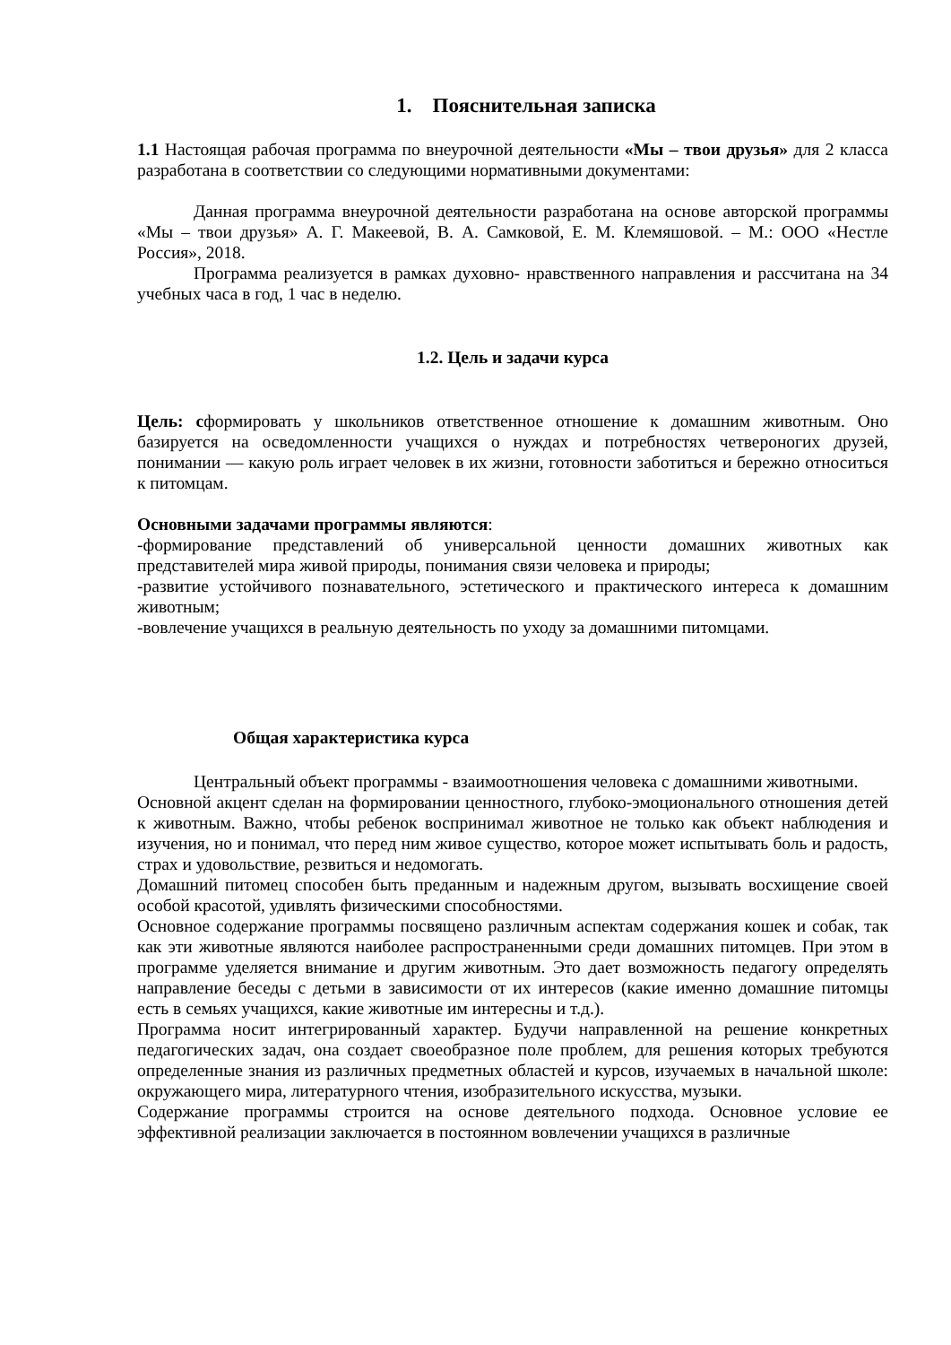1. Пояснительная записка
1.1 Настоящая рабочая программа по внеурочной деятельности «Мы – твои друзья» для 2 класса разработана в соответствии со следующими нормативными документами:
Данная программа внеурочной деятельности разработана на основе авторской программы «Мы – твои друзья» А. Г. Макеевой, В. А. Самковой, Е. М. Клемяшовой. – М.: ООО «Нестле Россия», 2018.
Программа реализуется в рамках духовно- нравственного направления и рассчитана на 34 учебных часа в год, 1 час в неделю.
1.2. Цель и задачи курса
Цель: сформировать у школьников ответственное отношение к домашним животным. Оно базируется на осведомленности учащихся о нуждах и потребностях четвероногих друзей, понимании — какую роль играет человек в их жизни, готовности заботиться и бережно относиться к питомцам.
Основными задачами программы являются:
-формирование представлений об универсальной ценности домашних животных как представителей мира живой природы, понимания связи человека и природы;
-развитие устойчивого познавательного, эстетического и практического интереса к домашним животным;
-вовлечение учащихся в реальную деятельность по уходу за домашними питомцами.
Общая характеристика курса
Центральный объект программы - взаимоотношения человека с домашними животными.
Основной акцент сделан на формировании ценностного, глубоко-эмоционального отношения детей к животным. Важно, чтобы ребенок воспринимал животное не только как объект наблюдения и изучения, но и понимал, что перед ним живое существо, которое может испытывать боль и радость, страх и удовольствие, резвиться и недомогать.
Домашний питомец способен быть преданным и надежным другом, вызывать восхищение своей особой красотой, удивлять физическими способностями.
Основное содержание программы посвящено различным аспектам содержания кошек и собак, так как эти животные являются наиболее распространенными среди домашних питомцев. При этом в программе уделяется внимание и другим животным. Это дает возможность педагогу определять направление беседы с детьми в зависимости от их интересов (какие именно домашние питомцы есть в семьях учащихся, какие животные им интересны и т.д.).
Программа носит интегрированный характер. Будучи направленной на решение конкретных педагогических задач, она создает своеобразное поле проблем, для решения которых требуются определенные знания из различных предметных областей и курсов, изучаемых в начальной школе: окружающего мира, литературного чтения, изобразительного искусства, музыки.
Содержание программы строится на основе деятельного подхода. Основное условие ее эффективной реализации заключается в постоянном вовлечении учащихся в различные